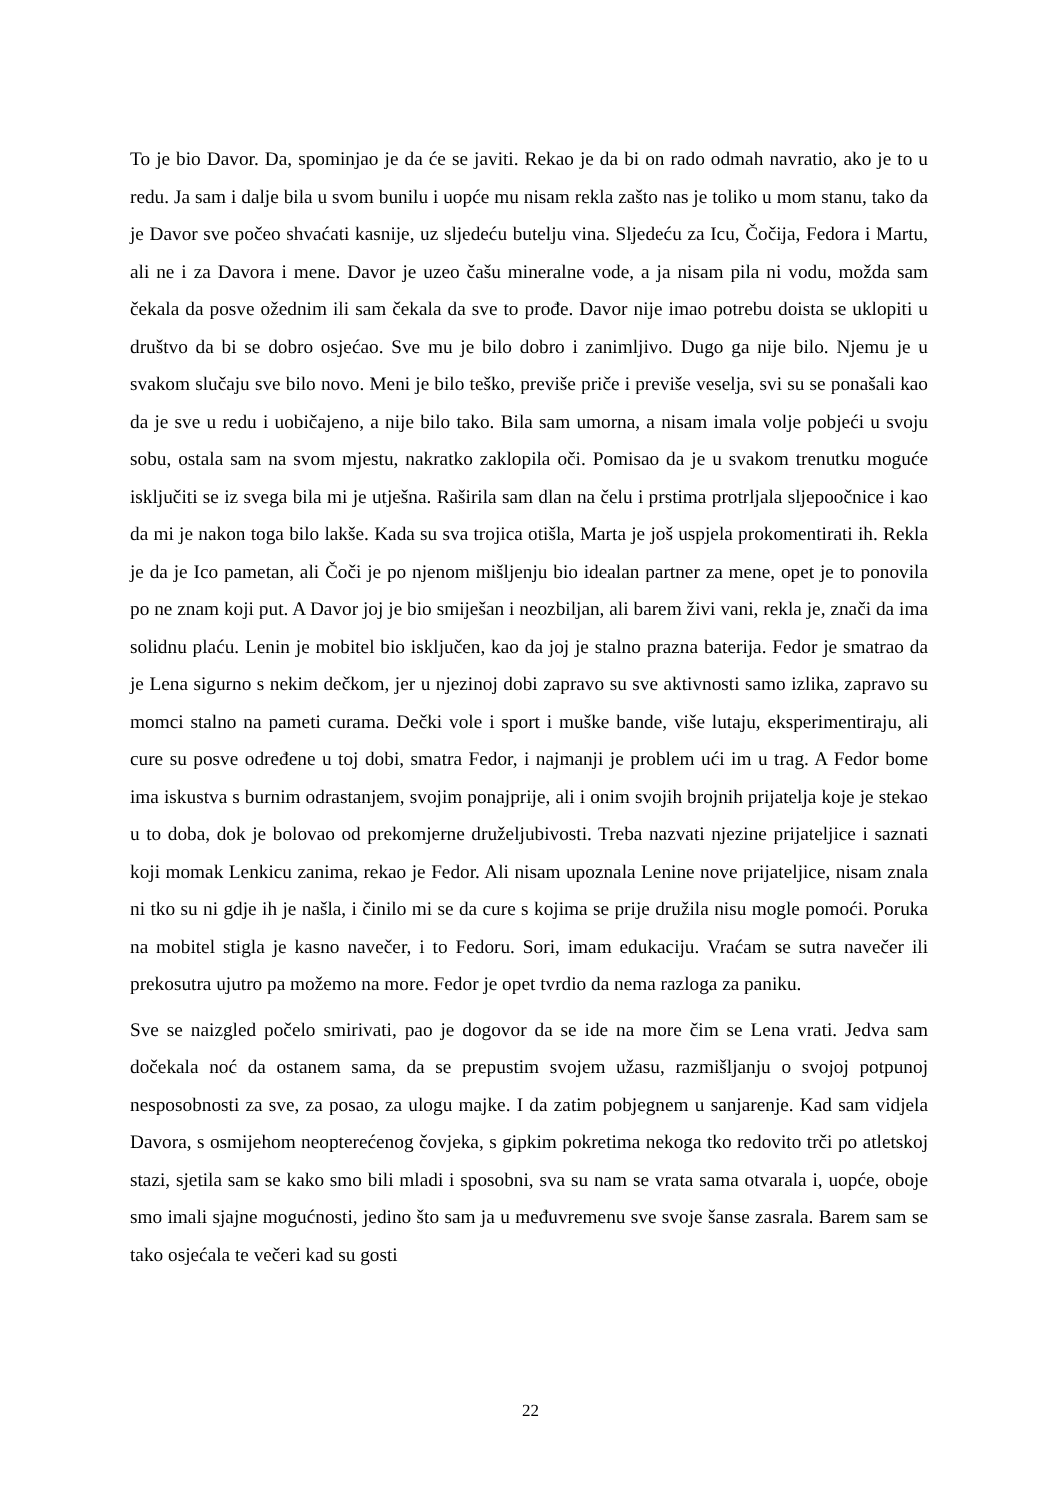To je bio Davor. Da, spominjao je da će se javiti. Rekao je da bi on rado odmah navratio, ako je to u redu. Ja sam i dalje bila u svom bunilu i uopće mu nisam rekla zašto nas je toliko u mom stanu, tako da je Davor sve počeo shvaćati kasnije, uz sljedeću butelju vina. Sljedeću za Icu, Čočija, Fedora i Martu, ali ne i za Davora i mene. Davor je uzeo čašu mineralne vode, a ja nisam pila ni vodu, možda sam čekala da posve ožednim ili sam čekala da sve to prođe. Davor nije imao potrebu doista se uklopiti u društvo da bi se dobro osjećao. Sve mu je bilo dobro i zanimljivo. Dugo ga nije bilo. Njemu je u svakom slučaju sve bilo novo. Meni je bilo teško, previše priče i previše veselja, svi su se ponašali kao da je sve u redu i uobičajeno, a nije bilo tako. Bila sam umorna, a nisam imala volje pobjeći u svoju sobu, ostala sam na svom mjestu, nakratko zaklopila oči. Pomisao da je u svakom trenutku moguće isključiti se iz svega bila mi je utješna. Raširila sam dlan na čelu i prstima protrljala sljepoočnice i kao da mi je nakon toga bilo lakše. Kada su sva trojica otišla, Marta je još uspjela prokomentirati ih. Rekla je da je Ico pametan, ali Čoči je po njenom mišljenju bio idealan partner za mene, opet je to ponovila po ne znam koji put. A Davor joj je bio smiješan i neozbiljan, ali barem živi vani, rekla je, znači da ima solidnu plaću. Lenin je mobitel bio isključen, kao da joj je stalno prazna baterija. Fedor je smatrao da je Lena sigurno s nekim dečkom, jer u njezinoj dobi zapravo su sve aktivnosti samo izlika, zapravo su momci stalno na pameti curama. Dečki vole i sport i muške bande, više lutaju, eksperimentiraju, ali cure su posve određene u toj dobi, smatra Fedor, i najmanji je problem ući im u trag. A Fedor bome ima iskustva s burnim odrastanjem, svojim ponajprije, ali i onim svojih brojnih prijatelja koje je stekao u to doba, dok je bolovao od prekomjerne druželjubivosti. Treba nazvati njezine prijateljice i saznati koji momak Lenkicu zanima, rekao je Fedor. Ali nisam upoznala Lenine nove prijateljice, nisam znala ni tko su ni gdje ih je našla, i činilo mi se da cure s kojima se prije družila nisu mogle pomoći. Poruka na mobitel stigla je kasno navečer, i to Fedoru. Sori, imam edukaciju. Vraćam se sutra navečer ili prekosutra ujutro pa možemo na more. Fedor je opet tvrdio da nema razloga za paniku.
Sve se naizgled počelo smirivati, pao je dogovor da se ide na more čim se Lena vrati. Jedva sam dočekala noć da ostanem sama, da se prepustim svojem užasu, razmišljanju o svojoj potpunoj nesposobnosti za sve, za posao, za ulogu majke. I da zatim pobjegnem u sanjarenje. Kad sam vidjela Davora, s osmijehom neopterećenog čovjeka, s gipkim pokretima nekoga tko redovito trči po atletskoj stazi, sjetila sam se kako smo bili mladi i sposobni, sva su nam se vrata sama otvarala i, uopće, oboje smo imali sjajne mogućnosti, jedino što sam ja u međuvremenu sve svoje šanse zasrala. Barem sam se tako osjećala te večeri kad su gosti
22